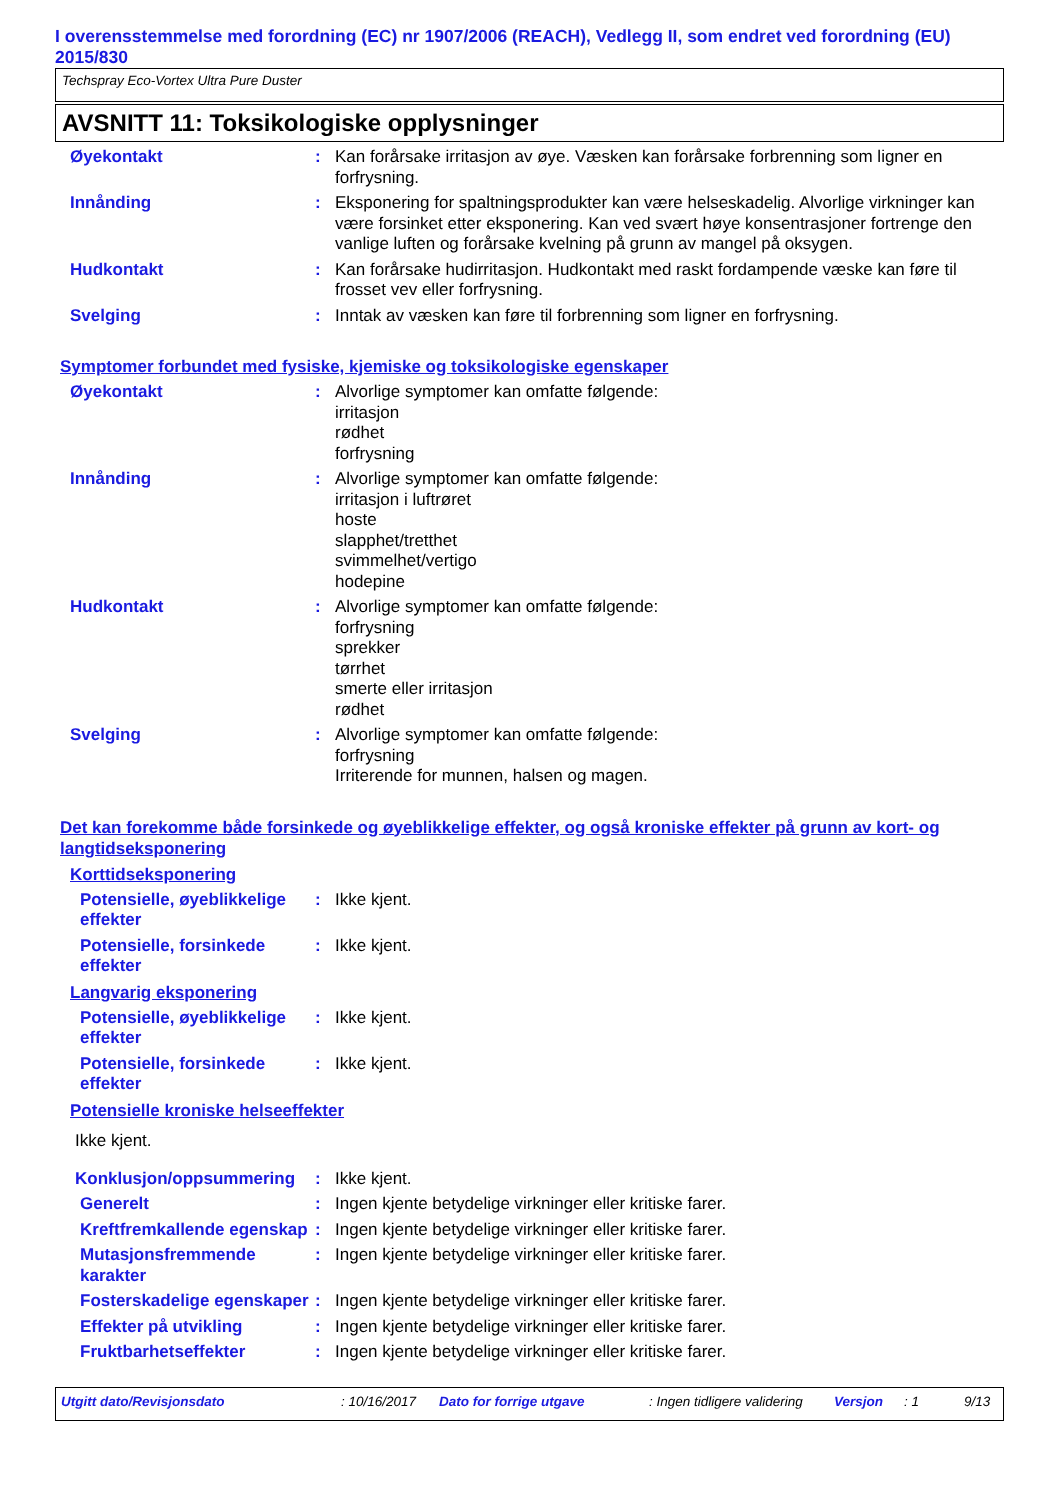I overensstemmelse med forordning (EC) nr 1907/2006 (REACH), Vedlegg II, som endret ved forordning (EU) 2015/830
Techspray Eco-Vortex Ultra Pure Duster
AVSNITT 11: Toksikologiske opplysninger
Øyekontakt : Kan forårsake irritasjon av øye. Væsken kan forårsake forbrenning som ligner en forfrysning.
Innånding : Eksponering for spaltningsprodukter kan være helseskadelig. Alvorlige virkninger kan være forsinket etter eksponering. Kan ved svært høye konsentrasjoner fortrenge den vanlige luften og forårsake kvelning på grunn av mangel på oksygen.
Hudkontakt : Kan forårsake hudirritasjon. Hudkontakt med raskt fordampende væske kan føre til frosset vev eller forfrysning.
Svelging : Inntak av væsken kan føre til forbrenning som ligner en forfrysning.
Symptomer forbundet med fysiske, kjemiske og toksikologiske egenskaper
Øyekontakt : Alvorlige symptomer kan omfatte følgende:
irritasjon
rødhet
forfrysning
Innånding : Alvorlige symptomer kan omfatte følgende:
irritasjon i luftrøret
hoste
slapphet/tretthet
svimmelhet/vertigo
hodepine
Hudkontakt : Alvorlige symptomer kan omfatte følgende:
forfrysning
sprekker
tørrhet
smerte eller irritasjon
rødhet
Svelging : Alvorlige symptomer kan omfatte følgende:
forfrysning
Irriterende for munnen, halsen og magen.
Det kan forekomme både forsinkede og øyeblikkelige effekter, og også kroniske effekter på grunn av kort- og langtidseksponering
Korttidseksponering
Potensielle, øyeblikkelige effekter
: Ikke kjent.
Potensielle, forsinkede effekter
: Ikke kjent.
Langvarig eksponering
Potensielle, øyeblikkelige effekter
: Ikke kjent.
Potensielle, forsinkede effekter
: Ikke kjent.
Potensielle kroniske helseeffekter
Ikke kjent.
Konklusjon/oppsummering : Ikke kjent.
Generelt : Ingen kjente betydelige virkninger eller kritiske farer.
Kreftfremkallende egenskap
: Ingen kjente betydelige virkninger eller kritiske farer.
Mutasjonsfremmende karakter
: Ingen kjente betydelige virkninger eller kritiske farer.
Fosterskadelige egenskaper
: Ingen kjente betydelige virkninger eller kritiske farer.
Effekter på utvikling : Ingen kjente betydelige virkninger eller kritiske farer.
Fruktbarhetseffekter : Ingen kjente betydelige virkninger eller kritiske farer.
Utgitt dato/Revisjonsdato: 10/16/2017 Dato for forrige utgave: Ingen tidligere validering Versjon: 1 9/13